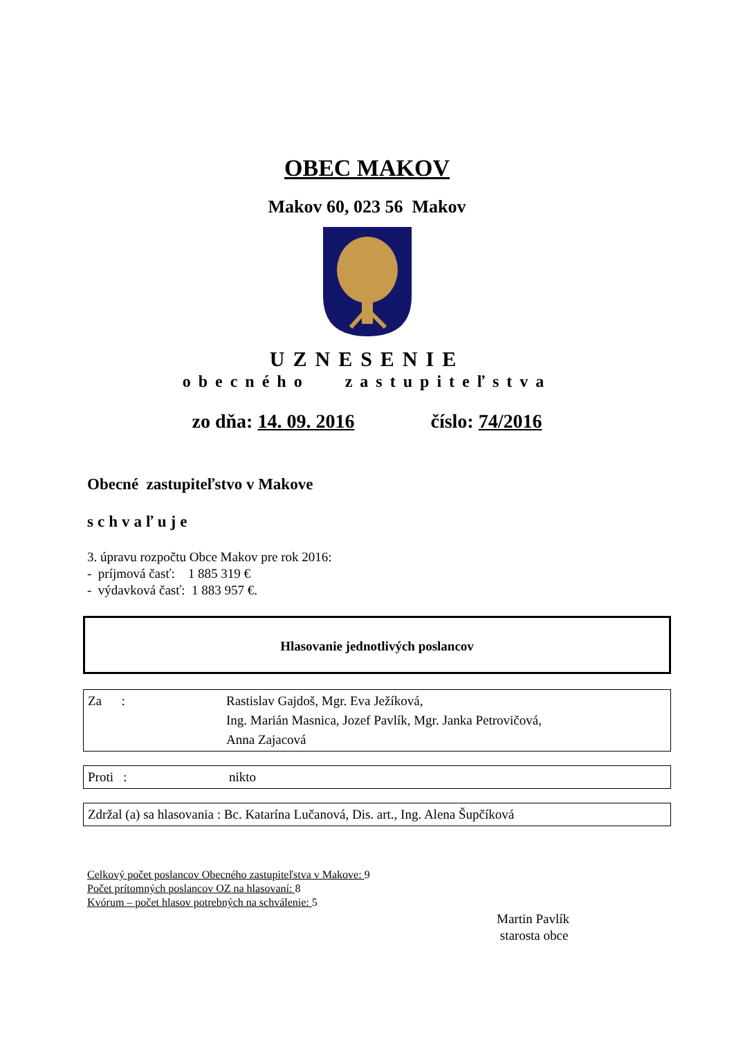OBEC MAKOV
Makov 60, 023 56 Makov
UZNESENIE
obecného zastupiteľstva
zo dňa: 14. 09. 2016 číslo: 74/2016
Obecné zastupiteľstvo v Makove
schvaľuje
3. úpravu rozpočtu Obce Makov pre rok 2016:
- príjmová časť: 1 885 319 €
- výdavková časť: 1 883 957 €.
Hlasovanie jednotlivých poslancov
Za : Rastislav Gajdoš, Mgr. Eva Ježíková,
Ing. Marián Masnica, Jozef Pavlík, Mgr. Janka Petrovičová,
Anna Zajacová
Proti : nikto
Zdržal (a) sa hlasovania : Bc. Katarína Lučanová, Dis. art., Ing. Alena Šupčíková
Celkový počet poslancov Obecného zastupiteľstva v Makove: 9
Počet prítomných poslancov OZ na hlasovaní: 8
Kvórum – počet hlasov potrebných na schválenie: 5
Martin Pavlík
starosta obce